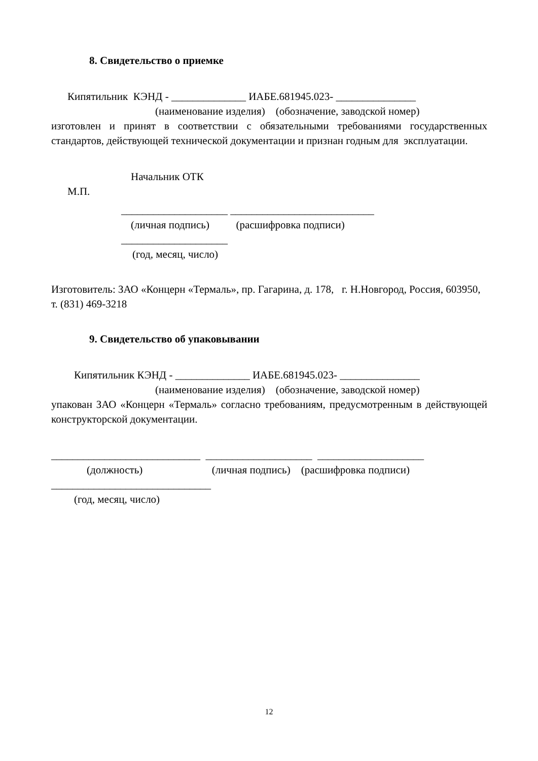8. Свидетельство о приемке
Кипятильник КЭНД - ______________ ИАБЕ.681945.023- _______________
(наименование изделия) (обозначение, заводской номер)
изготовлен и принят в соответствии с обязательными требованиями государственных стандартов, действующей технической документации и признан годным для эксплуатации.
Начальник ОТК
М.П.
____________________ ___________________________
(личная подпись) (расшифровка подписи)
____________________
(год, месяц, число)
Изготовитель: ЗАО «Концерн «Термаль», пр. Гагарина, д. 178, г. Н.Новгород, Россия, 603950, т. (831) 469-3218
9. Свидетельство об упаковывании
Кипятильник КЭНД - ______________ ИАБЕ.681945.023- _______________
(наименование изделия) (обозначение, заводской номер)
упакован ЗАО «Концерн «Термаль» согласно требованиям, предусмотренным в действующей конструкторской документации.
____________________________ ____________________ ____________________
(должность) (личная подпись) (расшифровка подписи)
______________________________
(год, месяц, число)
12